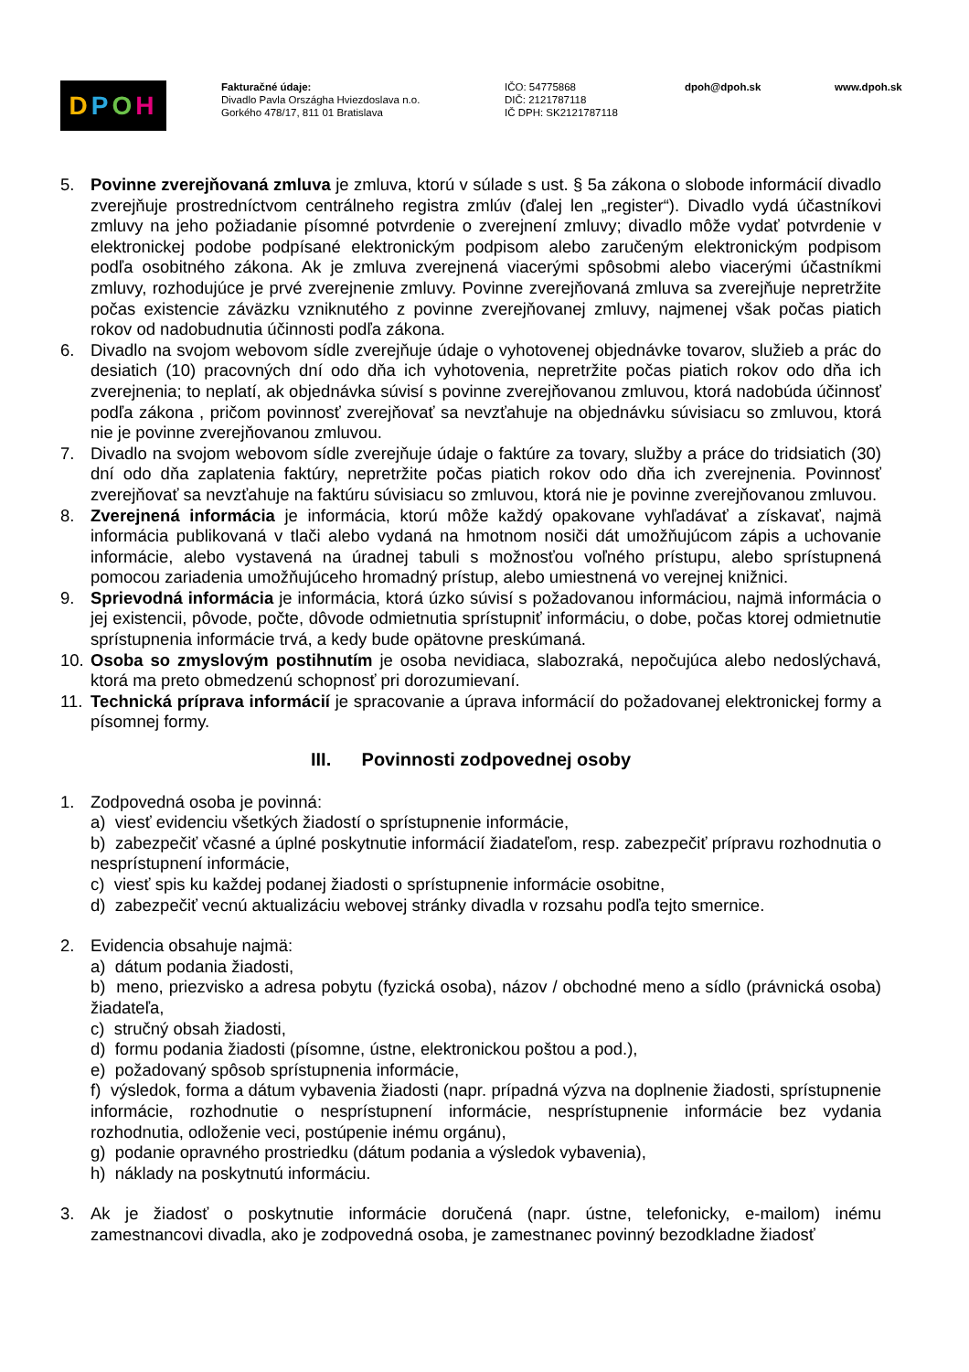DPOH
Fakturačné údaje:
Divadlo Pavla Országha Hviezdoslava n.o.
Gorkého 478/17, 811 01 Bratislava
IČO: 54775868
DIČ: 2121787118
IČ DPH: SK2121787118
dpoh@dpoh.sk www.dpoh.sk
5. Povinne zverejňovaná zmluva je zmluva, ktorú v súlade s ust. § 5a zákona o slobode informácií divadlo zverejňuje prostredníctvom centrálneho registra zmlúv (ďalej len „register“). Divadlo vydá účastníkovi zmluvy na jeho požiadanie písomné potvrdenie o zverejnení zmluvy; divadlo môže vydať potvrdenie v elektronickej podobe podpísané elektronickým podpisom alebo zaručeným elektronickým podpisom podľa osobitného zákona. Ak je zmluva zverejnená viacerými spôsobmi alebo viacerými účastníkmi zmluvy, rozhodujúce je prvé zverejnenie zmluvy. Povinne zverejňovaná zmluva sa zverejňuje nepretržite počas existencie záväzku vzniknutého z povinne zverejňovanej zmluvy, najmenej však počas piatich rokov od nadobudnutia účinnosti podľa zákona.
6. Divadlo na svojom webovom sídle zverejňuje údaje o vyhotovenej objednávke tovarov, služieb a prác do desiatich (10) pracovných dní odo dňa ich vyhotovenia, nepretržite počas piatich rokov odo dňa ich zverejnenia; to neplatí, ak objednávka súvisí s povinne zverejňovanou zmluvou, ktorá nadobúda účinnosť podľa zákona , pričom povinnosť zverejňovať sa nevzťahuje na objednávku súvisiacu so zmluvou, ktorá nie je povinne zverejňovanou zmluvou.
7. Divadlo na svojom webovom sídle zverejňuje údaje o faktúre za tovary, služby a práce do tridsiatich (30) dní odo dňa zaplatenia faktúry, nepretržite počas piatich rokov odo dňa ich zverejnenia. Povinnosť zverejňovať sa nevzťahuje na faktúru súvisiacu so zmluvou, ktorá nie je povinne zverejňovanou zmluvou.
8. Zverejnená informácia je informácia, ktorú môže každý opakovane vyhľadávať a získavať, najmä informácia publikovaná v tlači alebo vydaná na hmotnom nosiči dát umožňujúcom zápis a uchovanie informácie, alebo vystavená na úradnej tabuli s možnosťou voľného prístupu, alebo sprístupnená pomocou zariadenia umožňujúceho hromadný prístup, alebo umiestnená vo verejnej knižnici.
9. Sprievodná informácia je informácia, ktorá úzko súvisí s požadovanou informáciou, najmä informácia o jej existencii, pôvode, počte, dôvode odmietnutia sprístupniť informáciu, o dobe, počas ktorej odmietnutie sprístupnenia informácie trvá, a kedy bude opätovne preskúmaná.
10. Osoba so zmyslovým postihnutím je osoba nevidiaca, slabozraká, nepočujúca alebo nedoslýchavá, ktorá ma preto obmedzenú schopnosť pri dorozumievaní.
11. Technická príprava informácií je spracovanie a úprava informácií do požadovanej elektronickej formy a písomnej formy.
III. Povinnosti zodpovednej osoby
1. Zodpovedná osoba je povinná:
a) viesť evidenciu všetkých žiadostí o sprístupnenie informácie,
b) zabezpečiť včasné a úplné poskytnutie informácií žiadateľom, resp. zabezpečiť prípravu rozhodnutia o nesprístupnení informácie,
c) viesť spis ku každej podanej žiadosti o sprístupnenie informácie osobitne,
d) zabezpečiť vecnú aktualizáciu webovej stránky divadla v rozsahu podľa tejto smernice.
2. Evidencia obsahuje najmä:
a) dátum podania žiadosti,
b) meno, priezvisko a adresa pobytu (fyzická osoba), názov / obchodné meno a sídlo (právnická osoba) žiadateľa,
c) stručný obsah žiadosti,
d) formu podania žiadosti (písomne, ústne, elektronickou poštou a pod.),
e) požadovaný spôsob sprístupnenia informácie,
f) výsledok, forma a dátum vybavenia žiadosti (napr. prípadná výzva na doplnenie žiadosti, sprístupnenie informácie, rozhodnutie o nesprístupnení informácie, nesprístupnenie informácie bez vydania rozhodnutia, odloženie veci, postúpenie inému orgánu),
g) podanie opravného prostriedku (dátum podania a výsledok vybavenia),
h) náklady na poskytnutú informáciu.
3. Ak je žiadosť o poskytnutie informácie doručená (napr. ústne, telefonicky, e-mailom) inému zamestnancovi divadla, ako je zodpovedná osoba, je zamestnanec povinný bezodkladne žiadosť